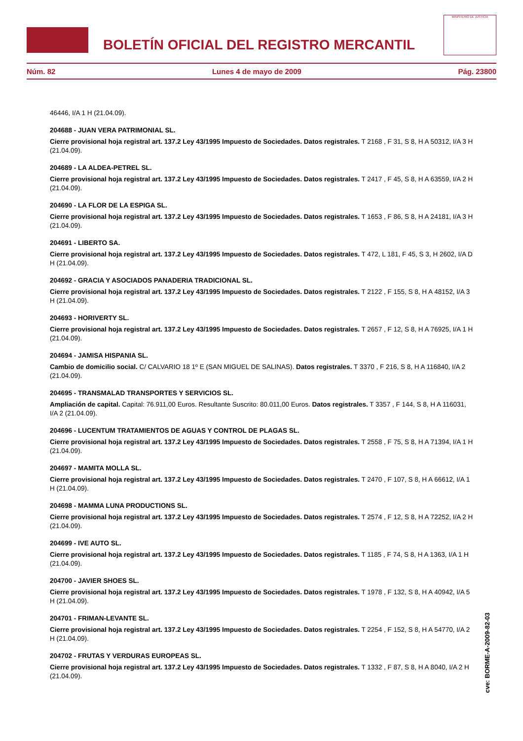BOLETÍN OFICIAL DEL REGISTRO MERCANTIL
MINISTERIO DE JUSTICIA
Núm. 82 Lunes 4 de mayo de 2009 Pág. 23800
46446, I/A 1 H (21.04.09).
204688 - JUAN VERA PATRIMONIAL SL.
Cierre provisional hoja registral art. 137.2 Ley 43/1995 Impuesto de Sociedades. Datos registrales. T 2168 , F 31, S 8, H A 50312, I/A 3 H (21.04.09).
204689 - LA ALDEA-PETREL SL.
Cierre provisional hoja registral art. 137.2 Ley 43/1995 Impuesto de Sociedades. Datos registrales. T 2417 , F 45, S 8, H A 63559, I/A 2 H (21.04.09).
204690 - LA FLOR DE LA ESPIGA SL.
Cierre provisional hoja registral art. 137.2 Ley 43/1995 Impuesto de Sociedades. Datos registrales. T 1653 , F 86, S 8, H A 24181, I/A 3 H (21.04.09).
204691 - LIBERTO SA.
Cierre provisional hoja registral art. 137.2 Ley 43/1995 Impuesto de Sociedades. Datos registrales. T 472, L 181, F 45, S 3, H 2602, I/A D H (21.04.09).
204692 - GRACIA Y ASOCIADOS PANADERIA TRADICIONAL SL.
Cierre provisional hoja registral art. 137.2 Ley 43/1995 Impuesto de Sociedades. Datos registrales. T 2122 , F 155, S 8, H A 48152, I/A 3 H (21.04.09).
204693 - HORIVERTY SL.
Cierre provisional hoja registral art. 137.2 Ley 43/1995 Impuesto de Sociedades. Datos registrales. T 2657 , F 12, S 8, H A 76925, I/A 1 H (21.04.09).
204694 - JAMISA HISPANIA SL.
Cambio de domicilio social. C/ CALVARIO 18 1º E (SAN MIGUEL DE SALINAS). Datos registrales. T 3370 , F 216, S 8, H A 116840, I/A 2 (21.04.09).
204695 - TRANSMALAD TRANSPORTES Y SERVICIOS SL.
Ampliación de capital. Capital: 76.911,00 Euros. Resultante Suscrito: 80.011,00 Euros. Datos registrales. T 3357 , F 144, S 8, H A 116031, I/A 2 (21.04.09).
204696 - LUCENTUM TRATAMIENTOS DE AGUAS Y CONTROL DE PLAGAS SL.
Cierre provisional hoja registral art. 137.2 Ley 43/1995 Impuesto de Sociedades. Datos registrales. T 2558 , F 75, S 8, H A 71394, I/A 1 H (21.04.09).
204697 - MAMITA MOLLA SL.
Cierre provisional hoja registral art. 137.2 Ley 43/1995 Impuesto de Sociedades. Datos registrales. T 2470 , F 107, S 8, H A 66612, I/A 1 H (21.04.09).
204698 - MAMMA LUNA PRODUCTIONS SL.
Cierre provisional hoja registral art. 137.2 Ley 43/1995 Impuesto de Sociedades. Datos registrales. T 2574 , F 12, S 8, H A 72252, I/A 2 H (21.04.09).
204699 - IVE AUTO SL.
Cierre provisional hoja registral art. 137.2 Ley 43/1995 Impuesto de Sociedades. Datos registrales. T 1185 , F 74, S 8, H A 1363, I/A 1 H (21.04.09).
204700 - JAVIER SHOES SL.
Cierre provisional hoja registral art. 137.2 Ley 43/1995 Impuesto de Sociedades. Datos registrales. T 1978 , F 132, S 8, H A 40942, I/A 5 H (21.04.09).
204701 - FRIMAN-LEVANTE SL.
Cierre provisional hoja registral art. 137.2 Ley 43/1995 Impuesto de Sociedades. Datos registrales. T 2254 , F 152, S 8, H A 54770, I/A 2 H (21.04.09).
204702 - FRUTAS Y VERDURAS EUROPEAS SL.
Cierre provisional hoja registral art. 137.2 Ley 43/1995 Impuesto de Sociedades. Datos registrales. T 1332 , F 87, S 8, H A 8040, I/A 2 H (21.04.09).
cve: BORME-A-2009-82-03